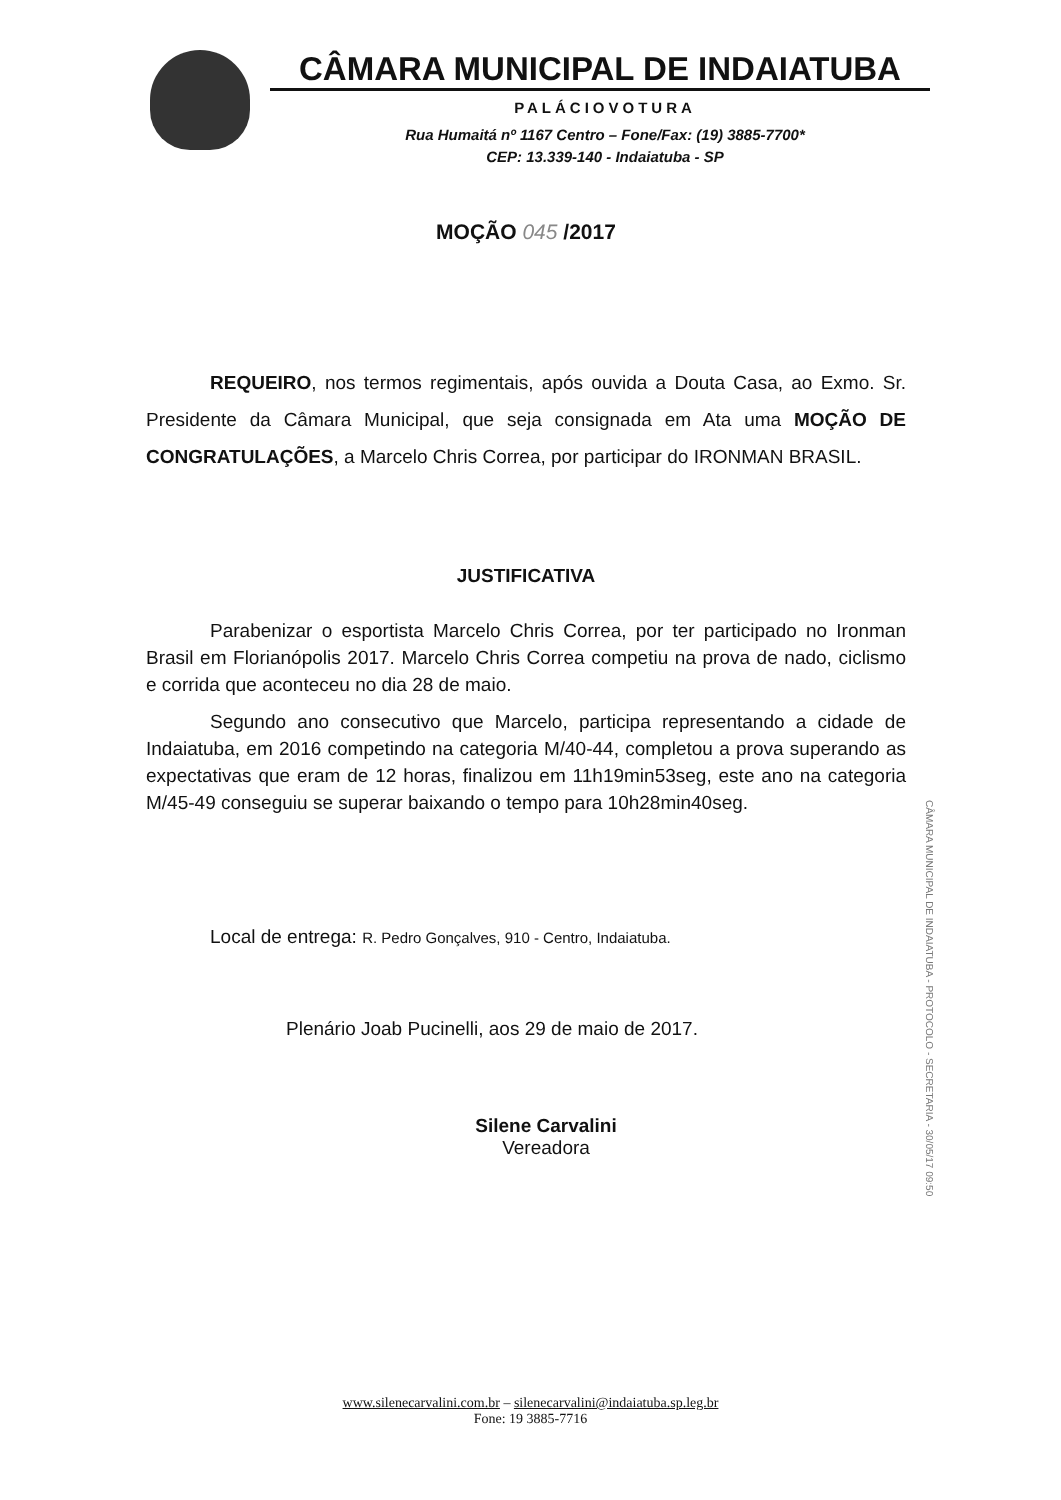CÂMARA MUNICIPAL DE INDAIATUBA
PALÁCIOVOTURA
Rua Humaitá nº 1167 Centro – Fone/Fax: (19) 3885-7700*
CEP: 13.339-140 - Indaiatuba - SP
MOÇÃO 045 /2017
REQUEIRO, nos termos regimentais, após ouvida a Douta Casa, ao Exmo. Sr. Presidente da Câmara Municipal, que seja consignada em Ata uma MOÇÃO DE CONGRATULAÇÕES, a Marcelo Chris Correa, por participar do IRONMAN BRASIL.
JUSTIFICATIVA
Parabenizar o esportista Marcelo Chris Correa, por ter participado no Ironman Brasil em Florianópolis 2017. Marcelo Chris Correa competiu na prova de nado, ciclismo e corrida que aconteceu no dia 28 de maio.
Segundo ano consecutivo que Marcelo, participa representando a cidade de Indaiatuba, em 2016 competindo na categoria M/40-44, completou a prova superando as expectativas que eram de 12 horas, finalizou em 11h19min53seg, este ano na categoria M/45-49 conseguiu se superar baixando o tempo para 10h28min40seg.
Local de entrega: R. Pedro Gonçalves, 910 - Centro, Indaiatuba.
Plenário Joab Pucinelli, aos 29 de maio de 2017.
Silene Carvalini
Vereadora
CÂMARA MUNICIPAL DE INDAIATUBA - PROTOCOLO - SECRETARIA - 30/05/17 09:50
www.silenecarvalini.com.br – silenecarvalini@indaiatuba.sp.leg.br
Fone: 19 3885-7716